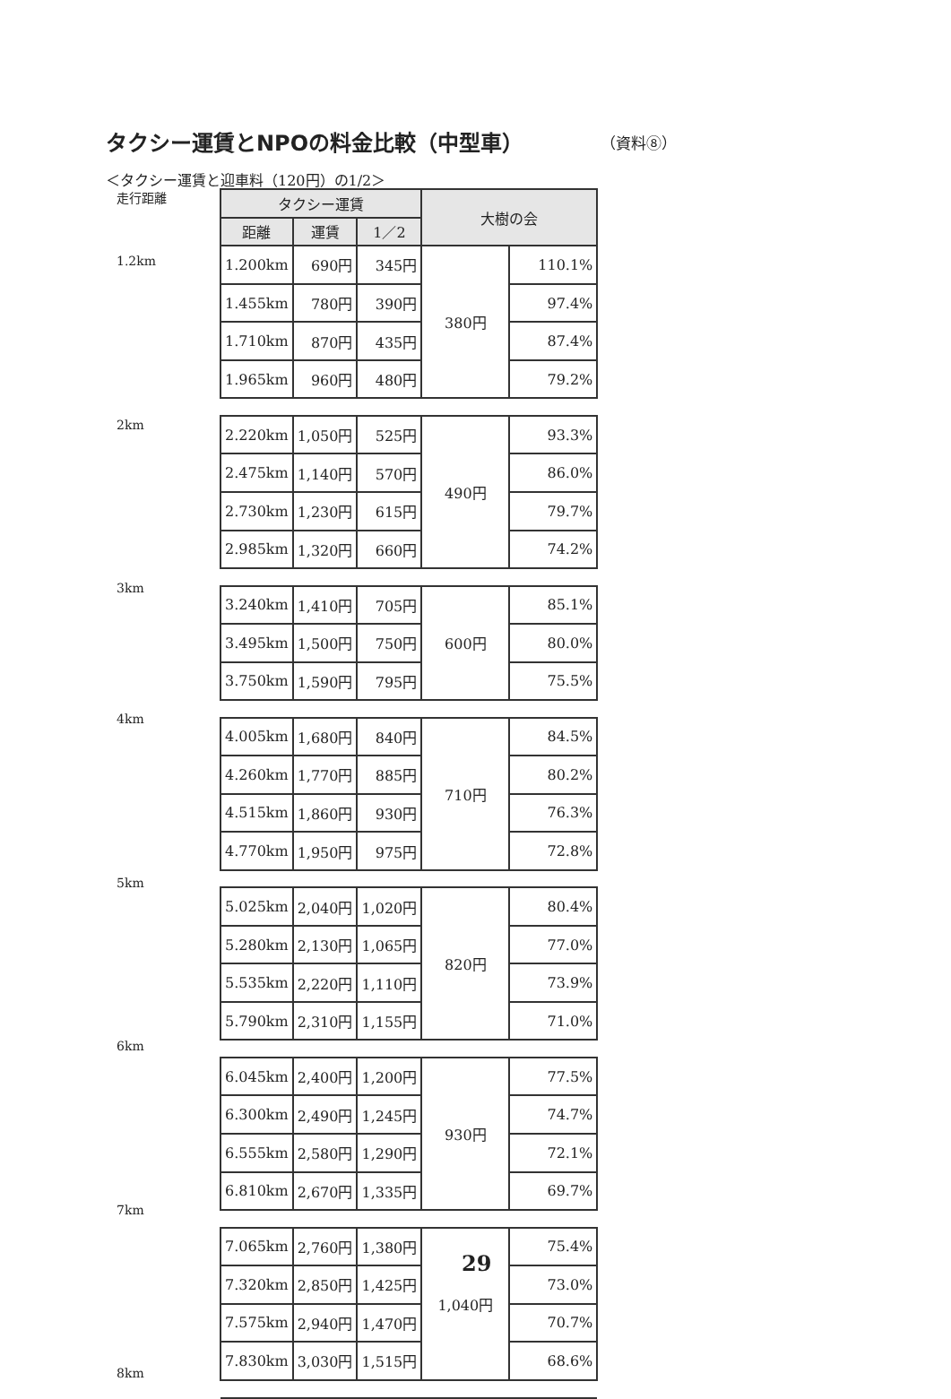タクシー運賃とNPOの料金比較（中型車）
（資料⑧）
＜タクシー運賃と迎車料（120円）の1/2＞
走行距離
1.2km
2km
3km
4km
5km
6km
7km
8km
| タクシー運賃 | | | 大樹の会 | |
| --- | --- | --- | --- | --- |
| 距離 | 運賃 | 1／2 | | |
| 1.200km | 690円 | 345円 | 380円 | 110.1% |
| 1.455km | 780円 | 390円 | | 97.4% |
| 1.710km | 870円 | 435円 | | 87.4% |
| 1.965km | 960円 | 480円 | | 79.2% |
| 2.220km | 1,050円 | 525円 | 490円 | 93.3% |
| 2.475km | 1,140円 | 570円 | | 86.0% |
| 2.730km | 1,230円 | 615円 | | 79.7% |
| 2.985km | 1,320円 | 660円 | | 74.2% |
| 3.240km | 1,410円 | 705円 | 600円 | 85.1% |
| 3.495km | 1,500円 | 750円 | | 80.0% |
| 3.750km | 1,590円 | 795円 | | 75.5% |
| 4.005km | 1,680円 | 840円 | 710円 | 84.5% |
| 4.260km | 1,770円 | 885円 | | 80.2% |
| 4.515km | 1,860円 | 930円 | | 76.3% |
| 4.770km | 1,950円 | 975円 | | 72.8% |
| 5.025km | 2,040円 | 1,020円 | 820円 | 80.4% |
| 5.280km | 2,130円 | 1,065円 | | 77.0% |
| 5.535km | 2,220円 | 1,110円 | | 73.9% |
| 5.790km | 2,310円 | 1,155円 | | 71.0% |
| 6.045km | 2,400円 | 1,200円 | 930円 | 77.5% |
| 6.300km | 2,490円 | 1,245円 | | 74.7% |
| 6.555km | 2,580円 | 1,290円 | | 72.1% |
| 6.810km | 2,670円 | 1,335円 | | 69.7% |
| 7.065km | 2,760円 | 1,380円 | 1,040円 | 75.4% |
| 7.320km | 2,850円 | 1,425円 | | 73.0% |
| 7.575km | 2,940円 | 1,470円 | | 70.7% |
| 7.830km | 3,030円 | 1,515円 | | 68.6% |
29